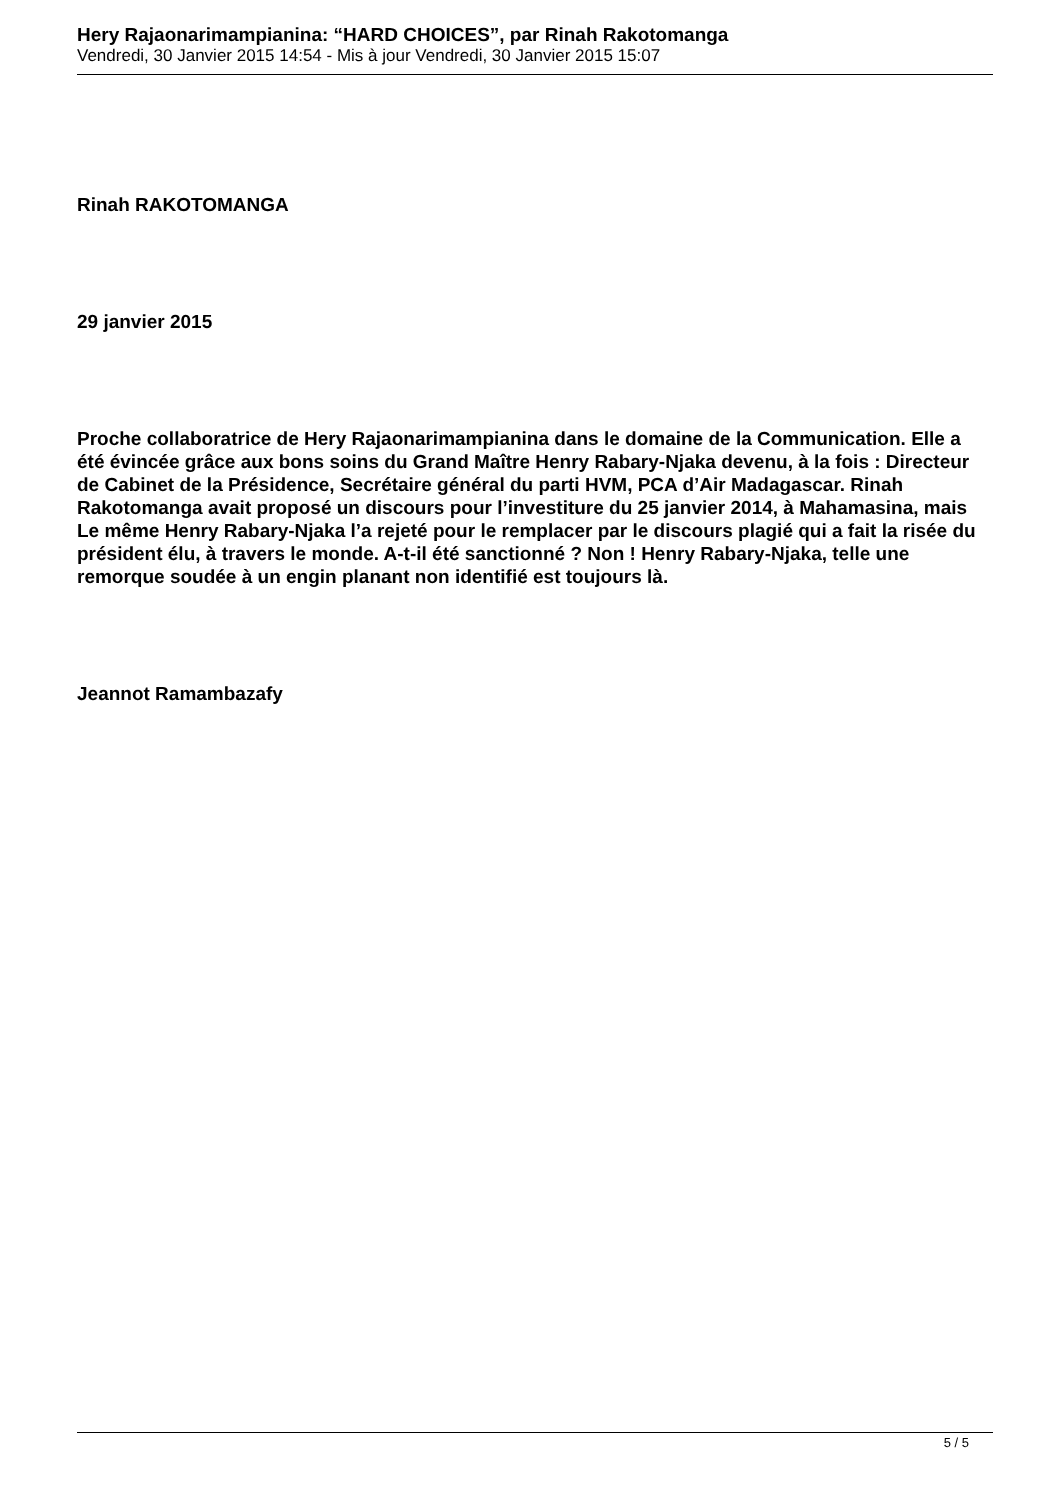Hery Rajaonarimampianina: “HARD CHOICES”, par Rinah Rakotomanga
Vendredi, 30 Janvier 2015 14:54 - Mis à jour Vendredi, 30 Janvier 2015 15:07
Rinah RAKOTOMANGA
29 janvier 2015
Proche collaboratrice de Hery Rajaonarimampianina dans le domaine de la Communication. Elle a été évincée grâce aux bons soins du Grand Maître Henry Rabary-Njaka devenu, à la fois : Directeur de Cabinet de la Présidence, Secrétaire général du parti HVM, PCA d’Air Madagascar. Rinah Rakotomanga avait proposé un discours pour l’investiture du 25 janvier 2014, à Mahamasina, mais Le même Henry Rabary-Njaka l’a rejeté pour le remplacer par le discours plagié qui a fait la risée du président élu, à travers le monde. A-t-il été sanctionné ? Non ! Henry Rabary-Njaka, telle une remorque soudée à un engin planant non identifié est toujours là.
Jeannot Ramambazafy
5 / 5